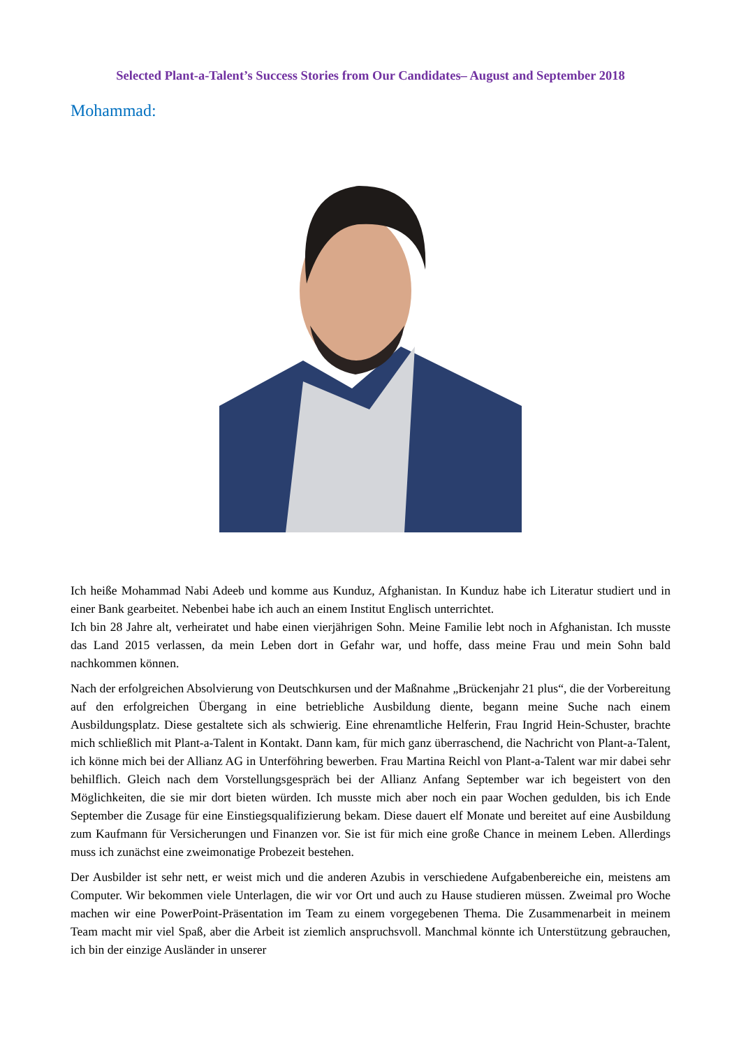Selected Plant-a-Talent’s Success Stories from Our Candidates– August and September 2018
Mohammad:
Ich heiße Mohammad Nabi Adeeb und komme aus Kunduz, Afghanistan. In Kunduz habe ich Literatur studiert und in einer Bank gearbeitet. Nebenbei habe ich auch an einem Institut Englisch unterrichtet.
Ich bin 28 Jahre alt, verheiratet und habe einen vierjährigen Sohn. Meine Familie lebt noch in Afghanistan. Ich musste das Land 2015 verlassen, da mein Leben dort in Gefahr war, und hoffe, dass meine Frau und mein Sohn bald nachkommen können.
Nach der erfolgreichen Absolvierung von Deutschkursen und der Maßnahme „Brückenjahr 21 plus“, die der Vorbereitung auf den erfolgreichen Übergang in eine betriebliche Ausbildung diente, begann meine Suche nach einem Ausbildungsplatz. Diese gestaltete sich als schwierig. Eine ehrenamtliche Helferin, Frau Ingrid Hein-Schuster, brachte mich schließlich mit Plant-a-Talent in Kontakt. Dann kam, für mich ganz überraschend, die Nachricht von Plant-a-Talent, ich könne mich bei der Allianz AG in Unterföhring bewerben. Frau Martina Reichl von Plant-a-Talent war mir dabei sehr behilflich. Gleich nach dem Vorstellungsgespräch bei der Allianz Anfang September war ich begeistert von den Möglichkeiten, die sie mir dort bieten würden. Ich musste mich aber noch ein paar Wochen gedulden, bis ich Ende September die Zusage für eine Einstiegsqualifizierung bekam. Diese dauert elf Monate und bereitet auf eine Ausbildung zum Kaufmann für Versicherungen und Finanzen vor. Sie ist für mich eine große Chance in meinem Leben. Allerdings muss ich zunächst eine zweimonatige Probezeit bestehen.
Der Ausbilder ist sehr nett, er weist mich und die anderen Azubis in verschiedene Aufgabenbereiche ein, meistens am Computer. Wir bekommen viele Unterlagen, die wir vor Ort und auch zu Hause studieren müssen. Zweimal pro Woche machen wir eine PowerPoint-Präsentation im Team zu einem vorgegebenen Thema. Die Zusammenarbeit in meinem Team macht mir viel Spaß, aber die Arbeit ist ziemlich anspruchsvoll. Manchmal könnte ich Unterstützung gebrauchen, ich bin der einzige Ausländer in unserer